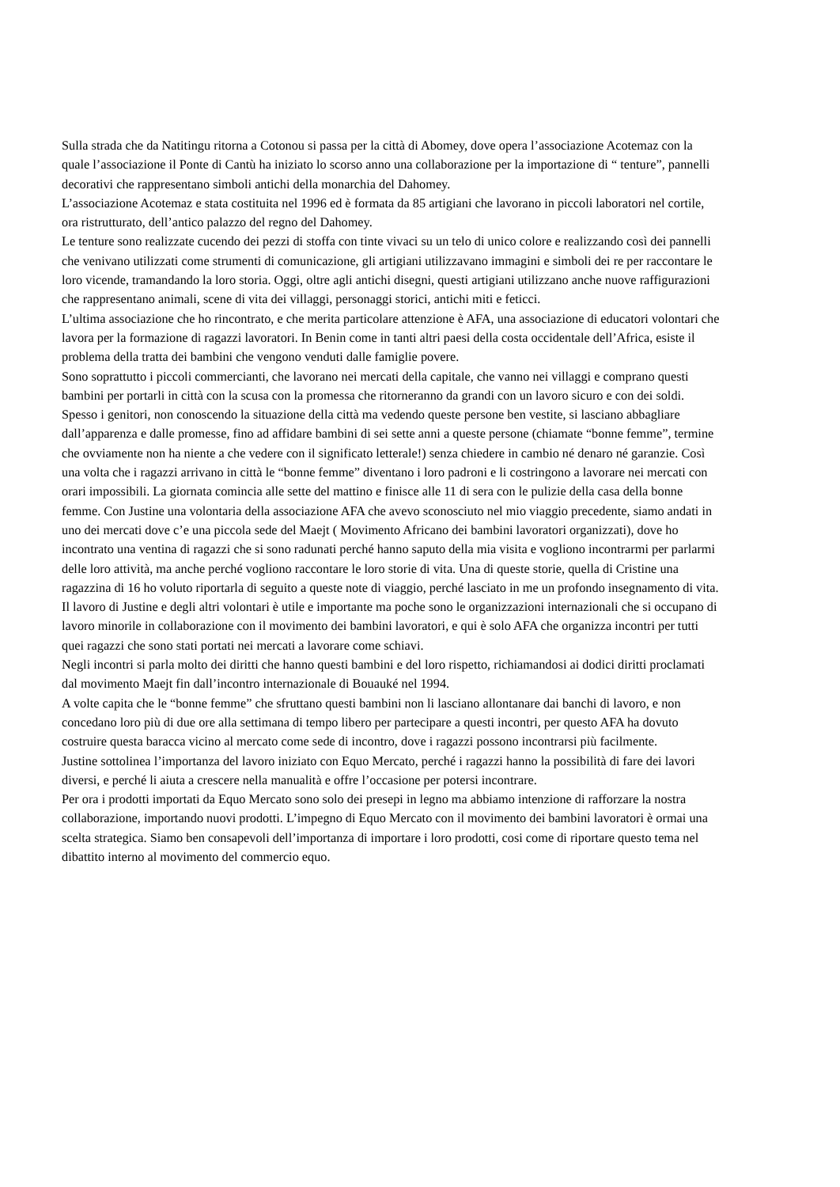Sulla strada che da Natitingu ritorna a Cotonou si passa per la città di Abomey, dove opera l’associazione Acotemaz con la quale l’associazione il Ponte di Cantù ha iniziato lo scorso anno una collaborazione per la importazione di “ tenture”, pannelli decorativi che rappresentano simboli antichi della monarchia del Dahomey.
L’associazione Acotemaz e stata costituita nel 1996 ed è formata da 85 artigiani che lavorano in piccoli laboratori nel cortile, ora ristrutturato, dell’antico palazzo del regno del Dahomey.
Le tenture sono realizzate cucendo dei pezzi di stoffa con tinte vivaci su un telo di unico colore e realizzando così dei pannelli che venivano utilizzati come strumenti di comunicazione, gli artigiani utilizzavano immagini e simboli dei re per raccontare le loro vicende, tramandando la loro storia. Oggi, oltre agli antichi disegni, questi artigiani utilizzano anche nuove raffigurazioni che rappresentano animali, scene di vita dei villaggi, personaggi storici, antichi miti e feticci.
L’ultima associazione che ho rincontrato, e che merita particolare attenzione è AFA, una associazione di educatori volontari che lavora per la formazione di ragazzi lavoratori. In Benin come in tanti altri paesi della costa occidentale dell’Africa, esiste il problema della tratta dei bambini che vengono venduti dalle famiglie povere.
Sono soprattutto i piccoli commercianti, che lavorano nei mercati della capitale, che vanno nei villaggi e comprano questi bambini per portarli in città con la scusa con la promessa che ritorneranno da grandi con un lavoro sicuro e con dei soldi.
Spesso i genitori, non conoscendo la situazione della città ma vedendo queste persone ben vestite, si lasciano abbagliare dall’apparenza e dalle promesse, fino ad affidare bambini di sei sette anni a queste persone (chiamate “bonne femme”, termine che ovviamente non ha niente a che vedere con il significato letterale!) senza chiedere in cambio né denaro né garanzie. Così una volta che i ragazzi arrivano in città le “bonne femme” diventano i loro padroni e li costringono a lavorare nei mercati con orari impossibili. La giornata comincia alle sette del mattino e finisce alle 11 di sera con le pulizie della casa della bonne femme. Con Justine una volontaria della associazione AFA che avevo sconosciuto nel mio viaggio precedente, siamo andati in uno dei mercati dove c’e una piccola sede del Maejt ( Movimento Africano dei bambini lavoratori organizzati), dove ho incontrato una ventina di ragazzi che si sono radunati perché hanno saputo della mia visita e vogliono incontrarmi per parlarmi delle loro attività, ma anche perché vogliono raccontare le loro storie di vita. Una di queste storie, quella di Cristine una ragazzina di 16 ho voluto riportarla di seguito a queste note di viaggio, perché lasciato in me un profondo insegnamento di vita.
Il lavoro di Justine e degli altri volontari è utile e importante ma poche sono le organizzazioni internazionali che si occupano di lavoro minorile in collaborazione con il movimento dei bambini lavoratori, e qui è solo AFA che organizza incontri per tutti quei ragazzi che sono stati portati nei mercati a lavorare come schiavi.
Negli incontri si parla molto dei diritti che hanno questi bambini e del loro rispetto, richiamandosi ai dodici diritti proclamati dal movimento Maejt fin dall’incontro internazionale di Bouauké nel 1994.
A volte capita che le “bonne femme” che sfruttano questi bambini non li lasciano allontanare dai banchi di lavoro, e non concedano loro più di due ore alla settimana di tempo libero per partecipare a questi incontri, per questo AFA ha dovuto costruire questa baracca vicino al mercato come sede di incontro, dove i ragazzi possono incontrarsi più facilmente.
Justine sottolinea l’importanza del lavoro iniziato con Equo Mercato, perché i ragazzi hanno la possibilità di fare dei lavori diversi, e perché li aiuta a crescere nella manualità e offre l’occasione per potersi incontrare.
Per ora i prodotti importati da Equo Mercato sono solo dei presepi in legno ma abbiamo intenzione di rafforzare la nostra collaborazione, importando nuovi prodotti. L’impegno di Equo Mercato con il movimento dei bambini lavoratori è ormai una scelta strategica. Siamo ben consapevoli dell’importanza di importare i loro prodotti, cosi come di riportare questo tema nel dibattito interno al movimento del commercio equo.